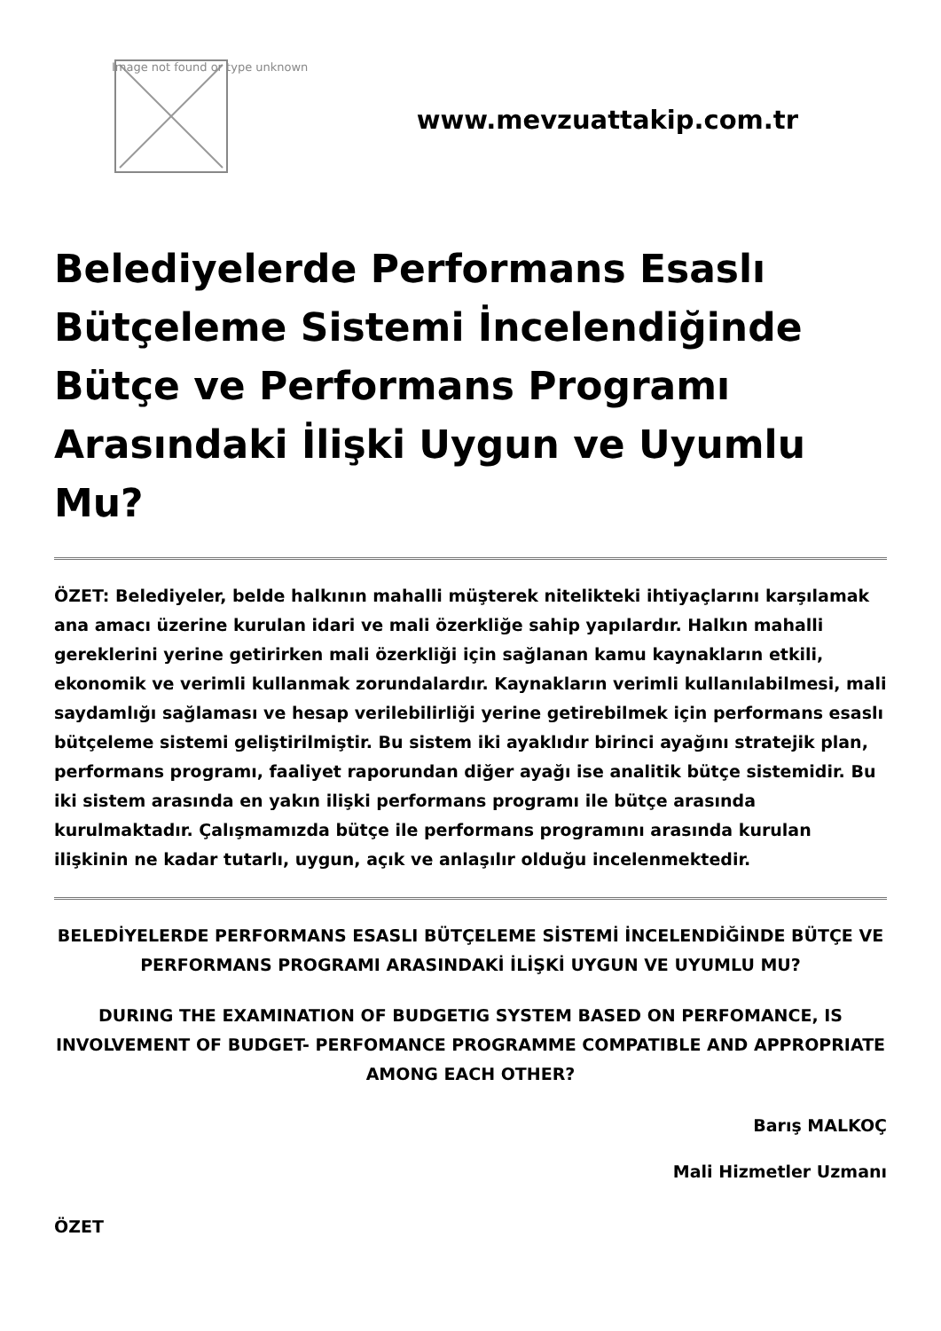Image not found or type unknown
www.mevzuattakip.com.tr
Belediyelerde Performans Esaslı Bütçeleme Sistemi İncelendiğinde Bütçe ve Performans Programı Arasındaki İlişki Uygun ve Uyumlu Mu?
ÖZET: Belediyeler, belde halkının mahalli müşterek nitelikteki ihtiyaçlarını karşılamak ana amacı üzerine kurulan idari ve mali özerkliğe sahip yapılardır. Halkın mahalli gereklerini yerine getirirken mali özerkliği için sağlanan kamu kaynakların etkili, ekonomik ve verimli kullanmak zorundalardır. Kaynakların verimli kullanılabilmesi, mali saydamlığı sağlaması ve hesap verilebilirliği yerine getirebilmek için performans esaslı bütçeleme sistemi geliştirilmiştir. Bu sistem iki ayaklıdır birinci ayağını stratejik plan, performans programı, faaliyet raporundan diğer ayağı ise analitik bütçe sistemidir. Bu iki sistem arasında en yakın ilişki performans programı ile bütçe arasında kurulmaktadır. Çalışmamızda bütçe ile performans programını arasında kurulan ilişkinin ne kadar tutarlı, uygun, açık ve anlaşılır olduğu incelenmektedir.
BELEDİYELERDE PERFORMANS ESASLI BÜTÇELEME SİSTEMİ İNCELENDİĞİNDE BÜTÇE VE PERFORMANS PROGRAMI ARASINDAKİ İLİŞKİ UYGUN VE UYUMLU MU?
DURING THE EXAMINATION OF BUDGETIG SYSTEM BASED ON PERFOMANCE, IS INVOLVEMENT OF BUDGET- PERFOMANCE PROGRAMME COMPATIBLE AND APPROPRIATE AMONG EACH OTHER?
Barış MALKOÇ
Mali Hizmetler Uzmanı
ÖZET